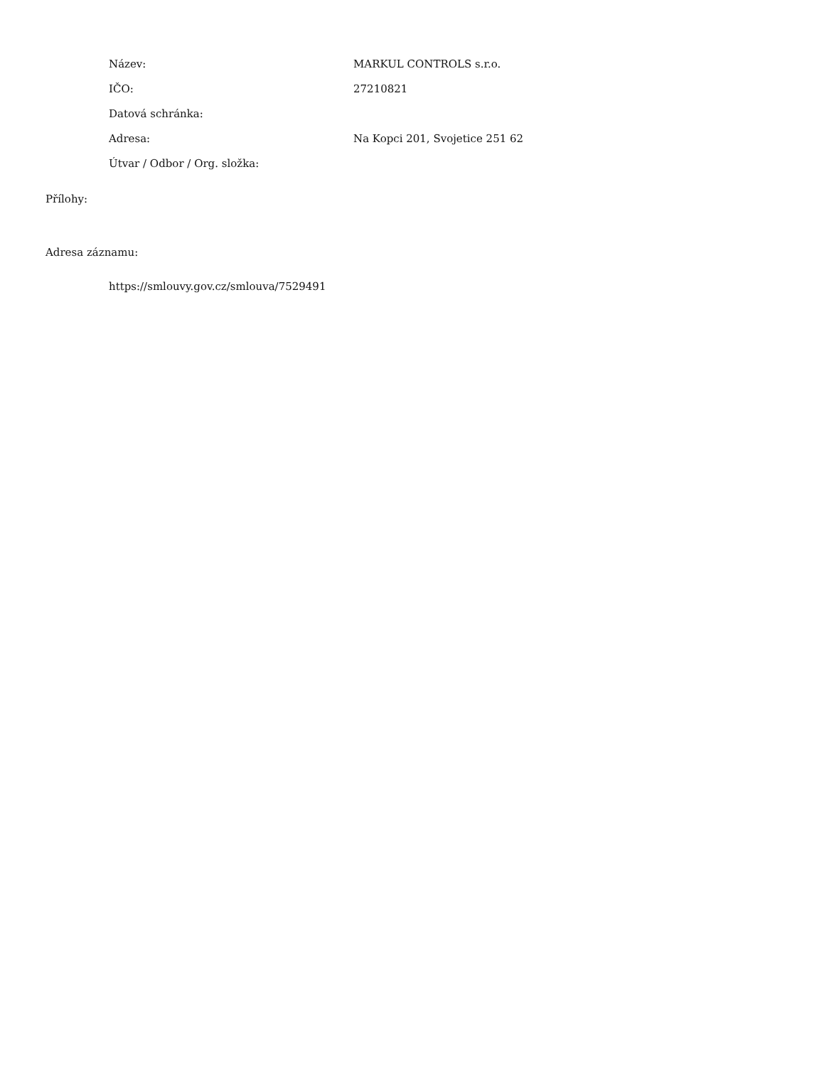| Název: | MARKUL CONTROLS s.r.o. |
| IČO: | 27210821 |
| Datová schránka: | |
| Adresa: | Na Kopci 201, Svojetice 251 62 |
| Útvar / Odbor / Org. složka: | |
Přílohy:
Adresa záznamu:
https://smlouvy.gov.cz/smlouva/7529491